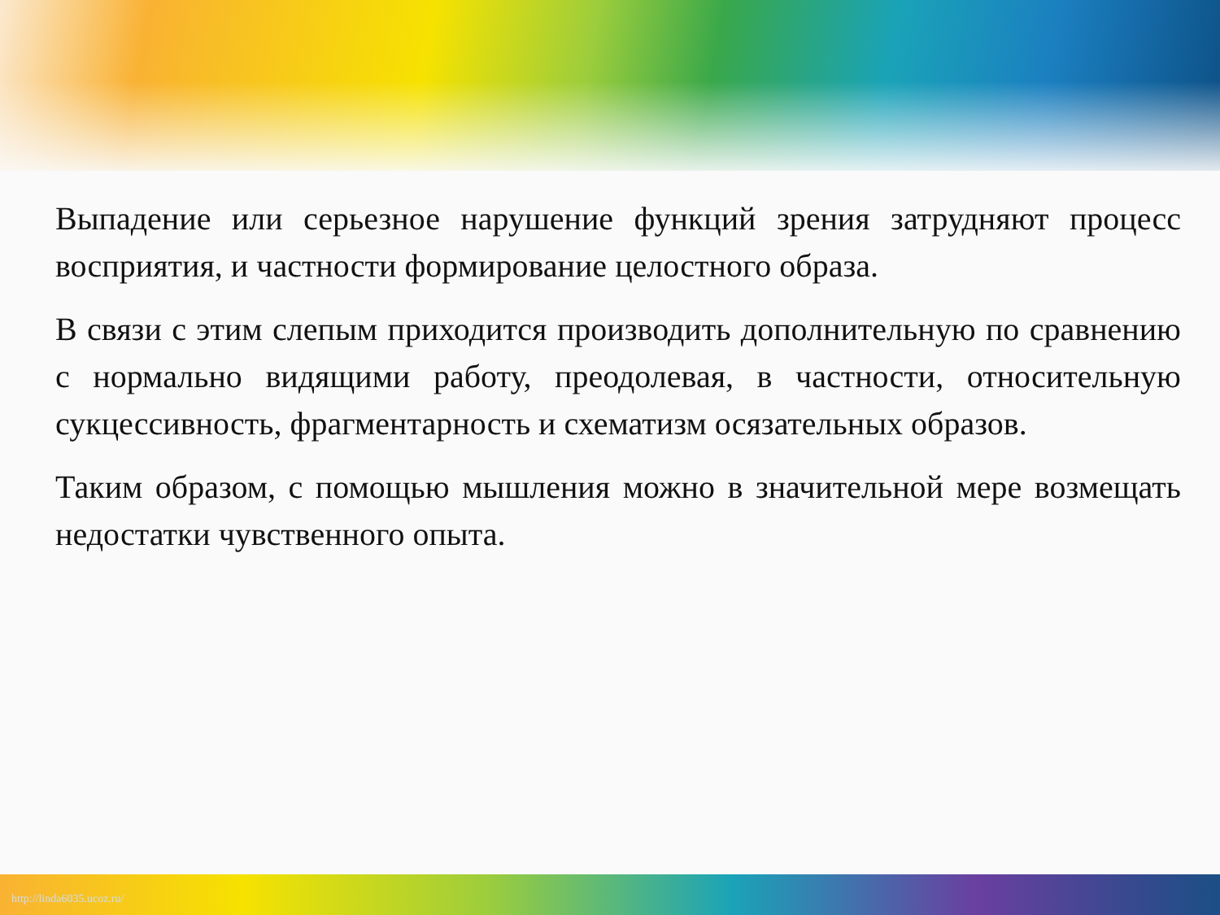Выпадение или серьезное нарушение функций зрения затрудняют процесс восприятия, и частности формирование целостного образа.
В связи с этим слепым приходится производить дополнительную по сравнению с нормально видящими работу, преодолевая, в частности, относительную сукцессивность, фрагментарность и схематизм осязательных образов.
Таким образом, с помощью мышления можно в значительной мере возмещать недостатки чувственного опыта.
http://linda6035.ucoz.ru/